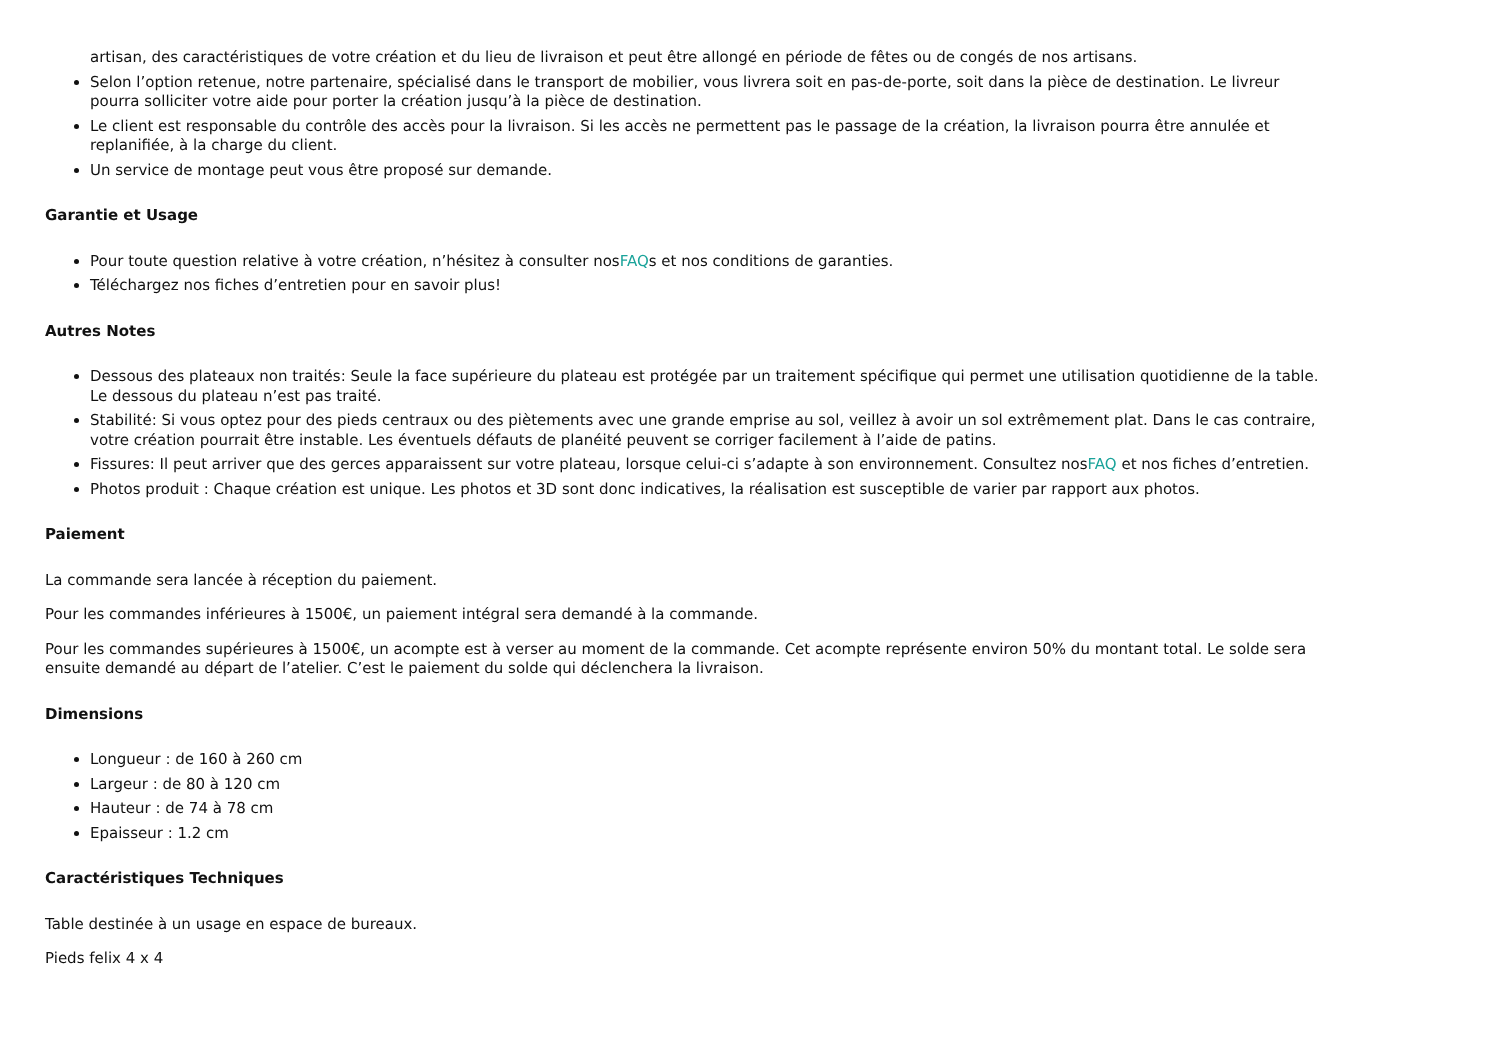artisan, des caractéristiques de votre création et du lieu de livraison et peut être allongé en période de fêtes ou de congés de nos artisans.
Selon l’option retenue, notre partenaire, spécialisé dans le transport de mobilier, vous livrera soit en pas-de-porte, soit dans la pièce de destination. Le livreur pourra solliciter votre aide pour porter la création jusqu’à la pièce de destination.
Le client est responsable du contrôle des accès pour la livraison. Si les accès ne permettent pas le passage de la création, la livraison pourra être annulée et replanifiée, à la charge du client.
Un service de montage peut vous être proposé sur demande.
Garantie et Usage
Pour toute question relative à votre création, n’hésitez à consulter nosFAQs et nos conditions de garanties.
Téléchargez nos fiches d’entretien pour en savoir plus!
Autres Notes
Dessous des plateaux non traités: Seule la face supérieure du plateau est protégée par un traitement spécifique qui permet une utilisation quotidienne de la table. Le dessous du plateau n’est pas traité.
Stabilité: Si vous optez pour des pieds centraux ou des piètements avec une grande emprise au sol, veillez à avoir un sol extrêmement plat. Dans le cas contraire, votre création pourrait être instable. Les éventuels défauts de planéité peuvent se corriger facilement à l’aide de patins.
Fissures: Il peut arriver que des gerces apparaissent sur votre plateau, lorsque celui-ci s’adapte à son environnement. Consultez nosFAQ et nos fiches d’entretien.
Photos produit : Chaque création est unique. Les photos et 3D sont donc indicatives, la réalisation est susceptible de varier par rapport aux photos.
Paiement
La commande sera lancée à réception du paiement.
Pour les commandes inférieures à 1500€, un paiement intégral sera demandé à la commande.
Pour les commandes supérieures à 1500€, un acompte est à verser au moment de la commande. Cet acompte représente environ 50% du montant total. Le solde sera ensuite demandé au départ de l’atelier. C’est le paiement du solde qui déclenchera la livraison.
Dimensions
Longueur : de 160 à 260 cm
Largeur : de 80 à 120 cm
Hauteur : de 74 à 78 cm
Epaisseur : 1.2 cm
Caractéristiques Techniques
Table destinée à un usage en espace de bureaux.
Pieds felix 4 x 4